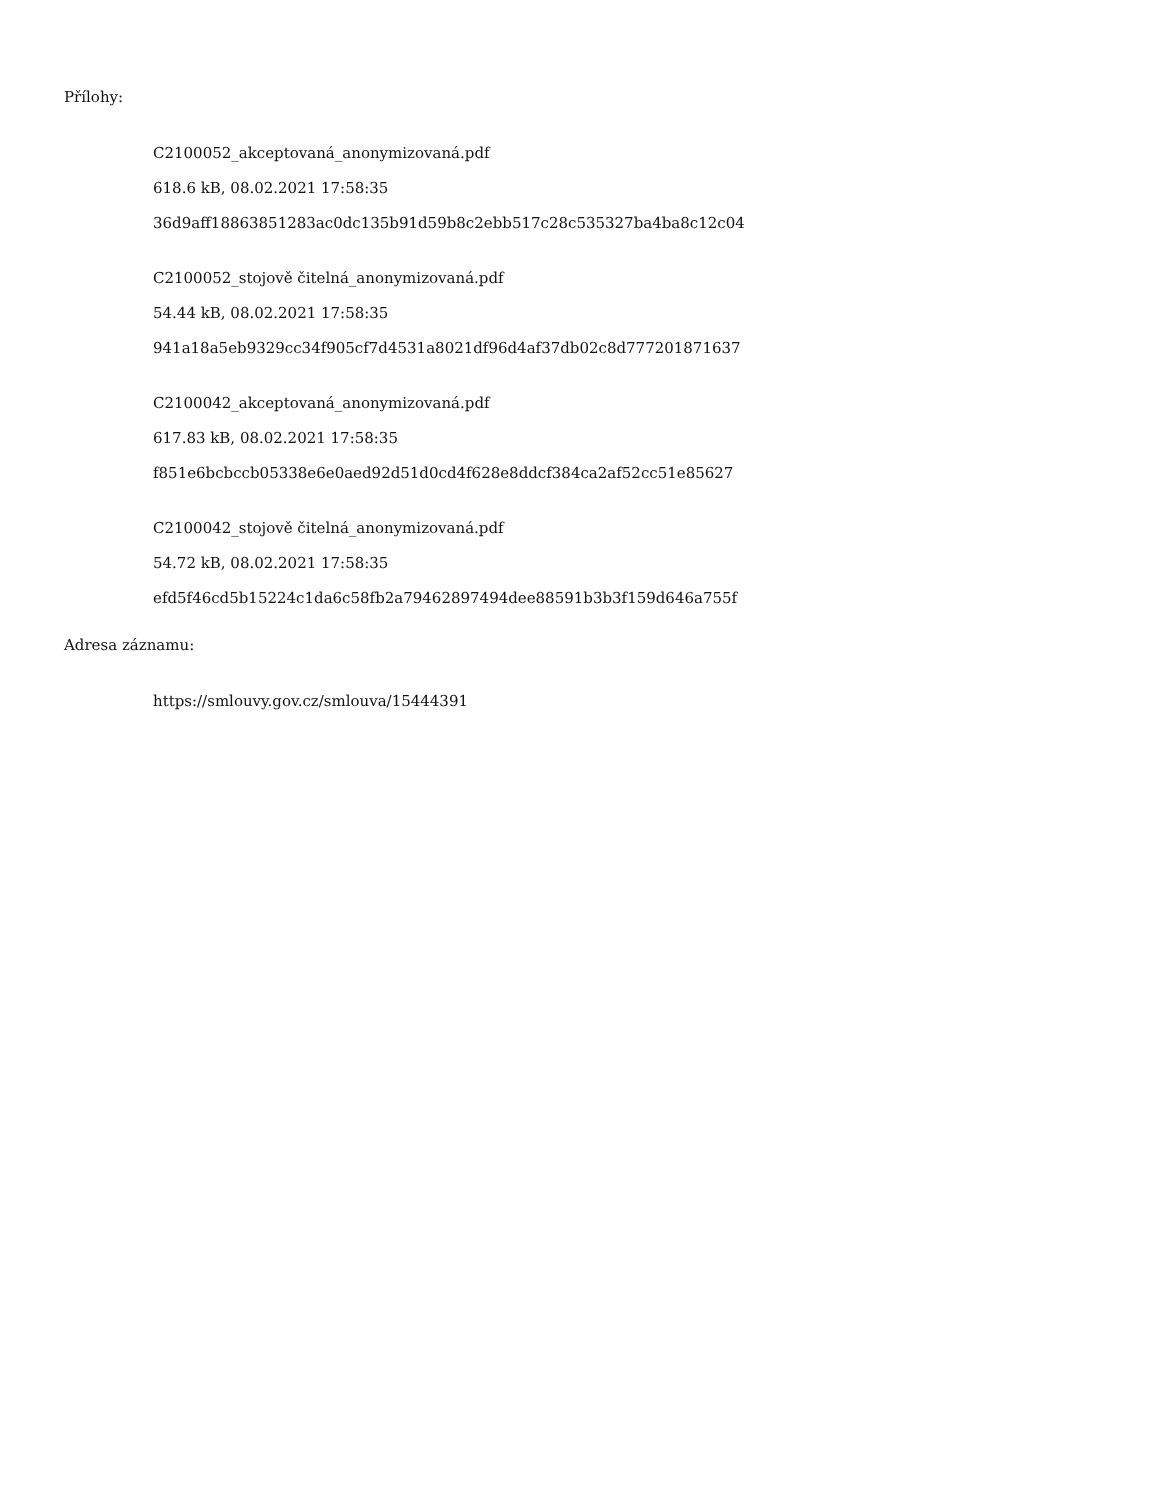Přílohy:
C2100052_akceptovaná_anonymizovaná.pdf
618.6 kB, 08.02.2021 17:58:35
36d9aff18863851283ac0dc135b91d59b8c2ebb517c28c535327ba4ba8c12c04
C2100052_stojově čitelná_anonymizovaná.pdf
54.44 kB, 08.02.2021 17:58:35
941a18a5eb9329cc34f905cf7d4531a8021df96d4af37db02c8d777201871637
C2100042_akceptovaná_anonymizovaná.pdf
617.83 kB, 08.02.2021 17:58:35
f851e6bcbccb05338e6e0aed92d51d0cd4f628e8ddcf384ca2af52cc51e85627
C2100042_stojově čitelná_anonymizovaná.pdf
54.72 kB, 08.02.2021 17:58:35
efd5f46cd5b15224c1da6c58fb2a79462897494dee88591b3b3f159d646a755f
Adresa záznamu:
https://smlouvy.gov.cz/smlouva/15444391